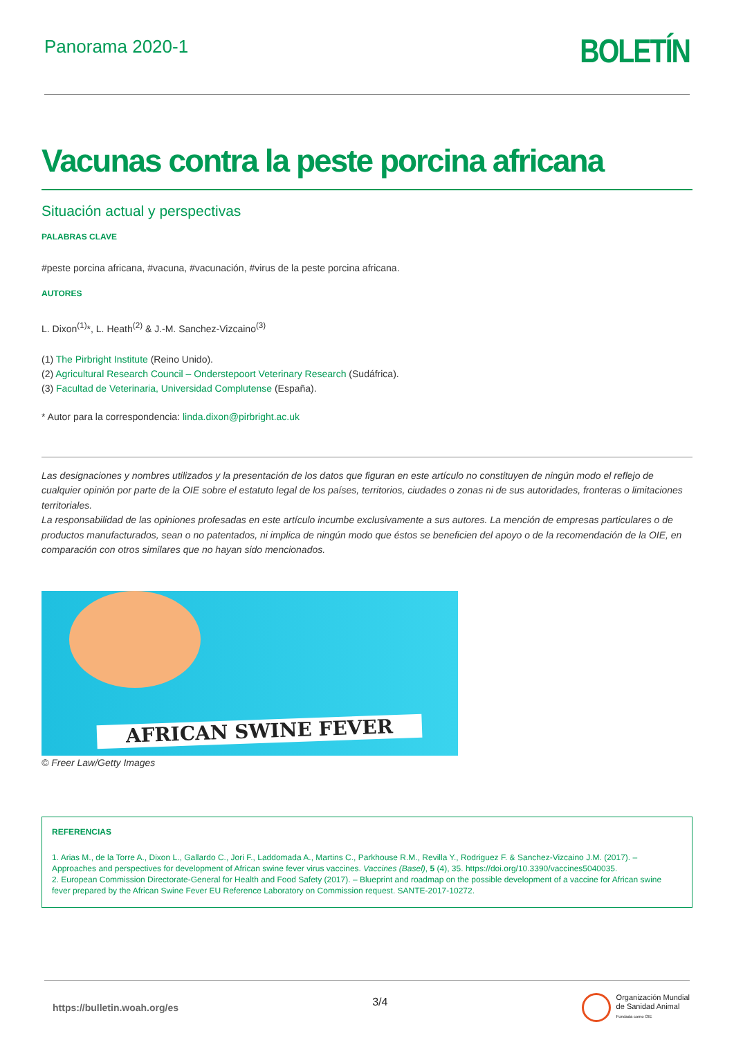Panorama 2020-1
BOLETÍN
Vacunas contra la peste porcina africana
Situación actual y perspectivas
PALABRAS CLAVE
#peste porcina africana, #vacuna, #vacunación, #virus de la peste porcina africana.
AUTORES
L. Dixon<sup>(1)</sup>*, L. Heath<sup>(2)</sup> & J.-M. Sanchez-Vizcaino<sup>(3)</sup>
(1) The Pirbright Institute (Reino Unido).
(2) Agricultural Research Council – Onderstepoort Veterinary Research (Sudáfrica).
(3) Facultad de Veterinaria, Universidad Complutense (España).
* Autor para la correspondencia: linda.dixon@pirbright.ac.uk
Las designaciones y nombres utilizados y la presentación de los datos que figuran en este artículo no constituyen de ningún modo el reflejo de cualquier opinión por parte de la OIE sobre el estatuto legal de los países, territorios, ciudades o zonas ni de sus autoridades, fronteras o limitaciones territoriales.
La responsabilidad de las opiniones profesadas en este artículo incumbe exclusivamente a sus autores. La mención de empresas particulares o de productos manufacturados, sean o no patentados, ni implica de ningún modo que éstos se beneficien del apoyo o de la recomendación de la OIE, en comparación con otros similares que no hayan sido mencionados.
AFRICAN SWINE FEVER
© Freer Law/Getty Images
REFERENCIAS
1. Arias M., de la Torre A., Dixon L., Gallardo C., Jori F., Laddomada A., Martins C., Parkhouse R.M., Revilla Y., Rodriguez F. & Sanchez-Vizcaino J.M. (2017). – Approaches and perspectives for development of African swine fever virus vaccines. Vaccines (Basel), 5 (4), 35. https://doi.org/10.3390/vaccines5040035.
2. European Commission Directorate-General for Health and Food Safety (2017). – Blueprint and roadmap on the possible development of a vaccine for African swine fever prepared by the African Swine Fever EU Reference Laboratory on Commission request. SANTE-2017-10272.
https://bulletin.woah.org/es
3/4
Organización Mundial
de Sanidad Animal
Fundada como OIE